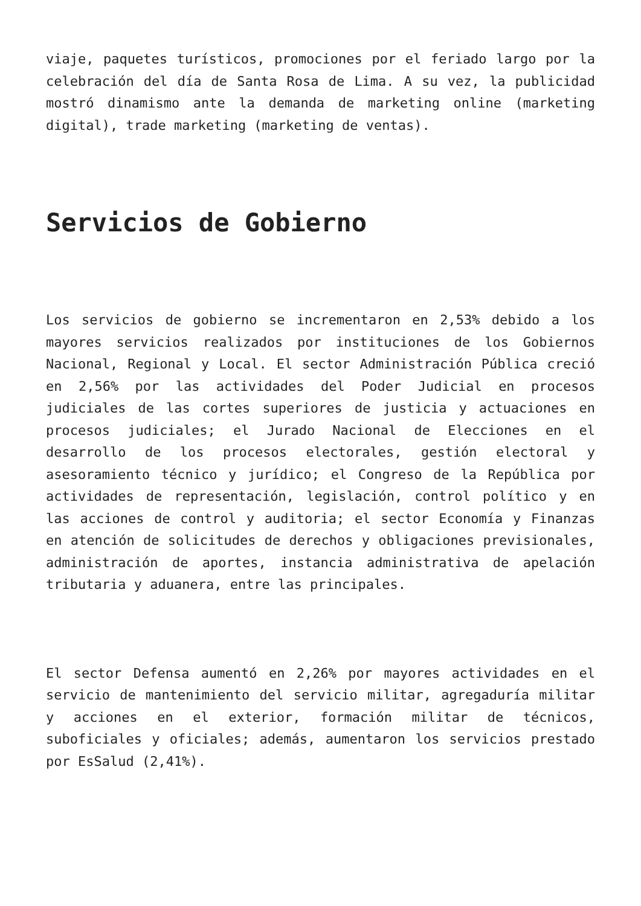viaje, paquetes turísticos, promociones por el feriado largo por la celebración del día de Santa Rosa de Lima. A su vez, la publicidad mostró dinamismo ante la demanda de marketing online (marketing digital), trade marketing (marketing de ventas).
Servicios de Gobierno
Los servicios de gobierno se incrementaron en 2,53% debido a los mayores servicios realizados por instituciones de los Gobiernos Nacional, Regional y Local. El sector Administración Pública creció en 2,56% por las actividades del Poder Judicial en procesos judiciales de las cortes superiores de justicia y actuaciones en procesos judiciales; el Jurado Nacional de Elecciones en el desarrollo de los procesos electorales, gestión electoral y asesoramiento técnico y jurídico; el Congreso de la República por actividades de representación, legislación, control político y en las acciones de control y auditoria; el sector Economía y Finanzas en atención de solicitudes de derechos y obligaciones previsionales, administración de aportes, instancia administrativa de apelación tributaria y aduanera, entre las principales.
El sector Defensa aumentó en 2,26% por mayores actividades en el servicio de mantenimiento del servicio militar, agregaduría militar y acciones en el exterior, formación militar de técnicos, suboficiales y oficiales; además, aumentaron los servicios prestado por EsSalud (2,41%).